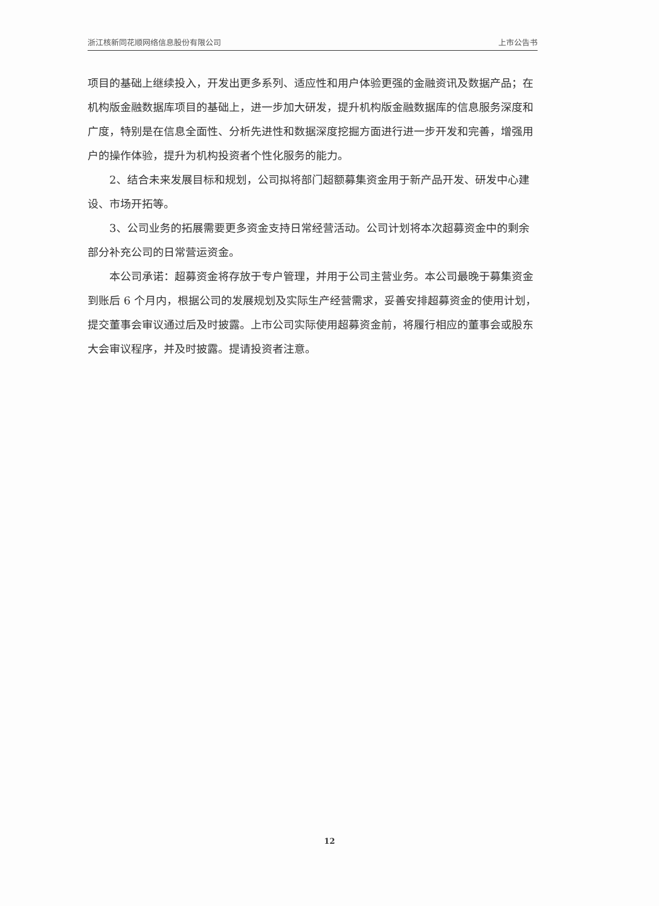浙江核新同花顺网络信息股份有限公司 上市公告书
项目的基础上继续投入，开发出更多系列、适应性和用户体验更强的金融资讯及数据产品；在机构版金融数据库项目的基础上，进一步加大研发，提升机构版金融数据库的信息服务深度和广度，特别是在信息全面性、分析先进性和数据深度挖掘方面进行进一步开发和完善，增强用户的操作体验，提升为机构投资者个性化服务的能力。
2、结合未来发展目标和规划，公司拟将部门超额募集资金用于新产品开发、研发中心建设、市场开拓等。
3、公司业务的拓展需要更多资金支持日常经营活动。公司计划将本次超募资金中的剩余部分补充公司的日常营运资金。
本公司承诺：超募资金将存放于专户管理，并用于公司主营业务。本公司最晚于募集资金到账后 6 个月内，根据公司的发展规划及实际生产经营需求，妥善安排超募资金的使用计划，提交董事会审议通过后及时披露。上市公司实际使用超募资金前，将履行相应的董事会或股东大会审议程序，并及时披露。提请投资者注意。
12